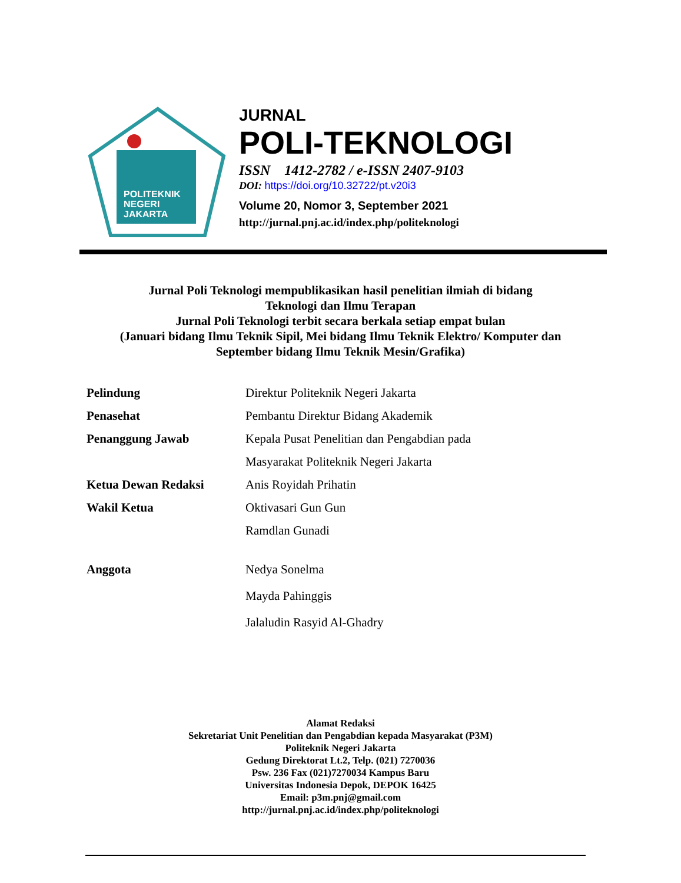POLITEKNIK
NEGERI
JAKARTA
JURNAL
POLI-TEKNOLOGI
ISSN 1412-2782 / e-ISSN 2407-9103
DOI: https://doi.org/10.32722/pt.v20i3
Volume 20, Nomor 3, September 2021
http://jurnal.pnj.ac.id/index.php/politeknologi
Jurnal Poli Teknologi mempublikasikan hasil penelitian ilmiah di bidang
Teknologi dan Ilmu Terapan
Jurnal Poli Teknologi terbit secara berkala setiap empat bulan
(Januari bidang Ilmu Teknik Sipil, Mei bidang Ilmu Teknik Elektro/ Komputer dan
September bidang Ilmu Teknik Mesin/Grafika)
Pelindung Direktur Politeknik Negeri Jakarta
Penasehat Pembantu Direktur Bidang Akademik
Penanggung Jawab Kepala Pusat Penelitian dan Pengabdian pada
Masyarakat Politeknik Negeri Jakarta
Ketua Dewan Redaksi Anis Royidah Prihatin
Wakil Ketua Oktivasari Gun Gun
Ramdlan Gunadi
Anggota Nedya Sonelma
Mayda Pahinggis
Jalaludin Rasyid Al-Ghadry
Alamat Redaksi
Sekretariat Unit Penelitian dan Pengabdian kepada Masyarakat (P3M)
Politeknik Negeri Jakarta
Gedung Direktorat Lt.2, Telp. (021) 7270036
Psw. 236 Fax (021)7270034 Kampus Baru
Universitas Indonesia Depok, DEPOK 16425
Email: p3m.pnj@gmail.com
http://jurnal.pnj.ac.id/index.php/politeknologi